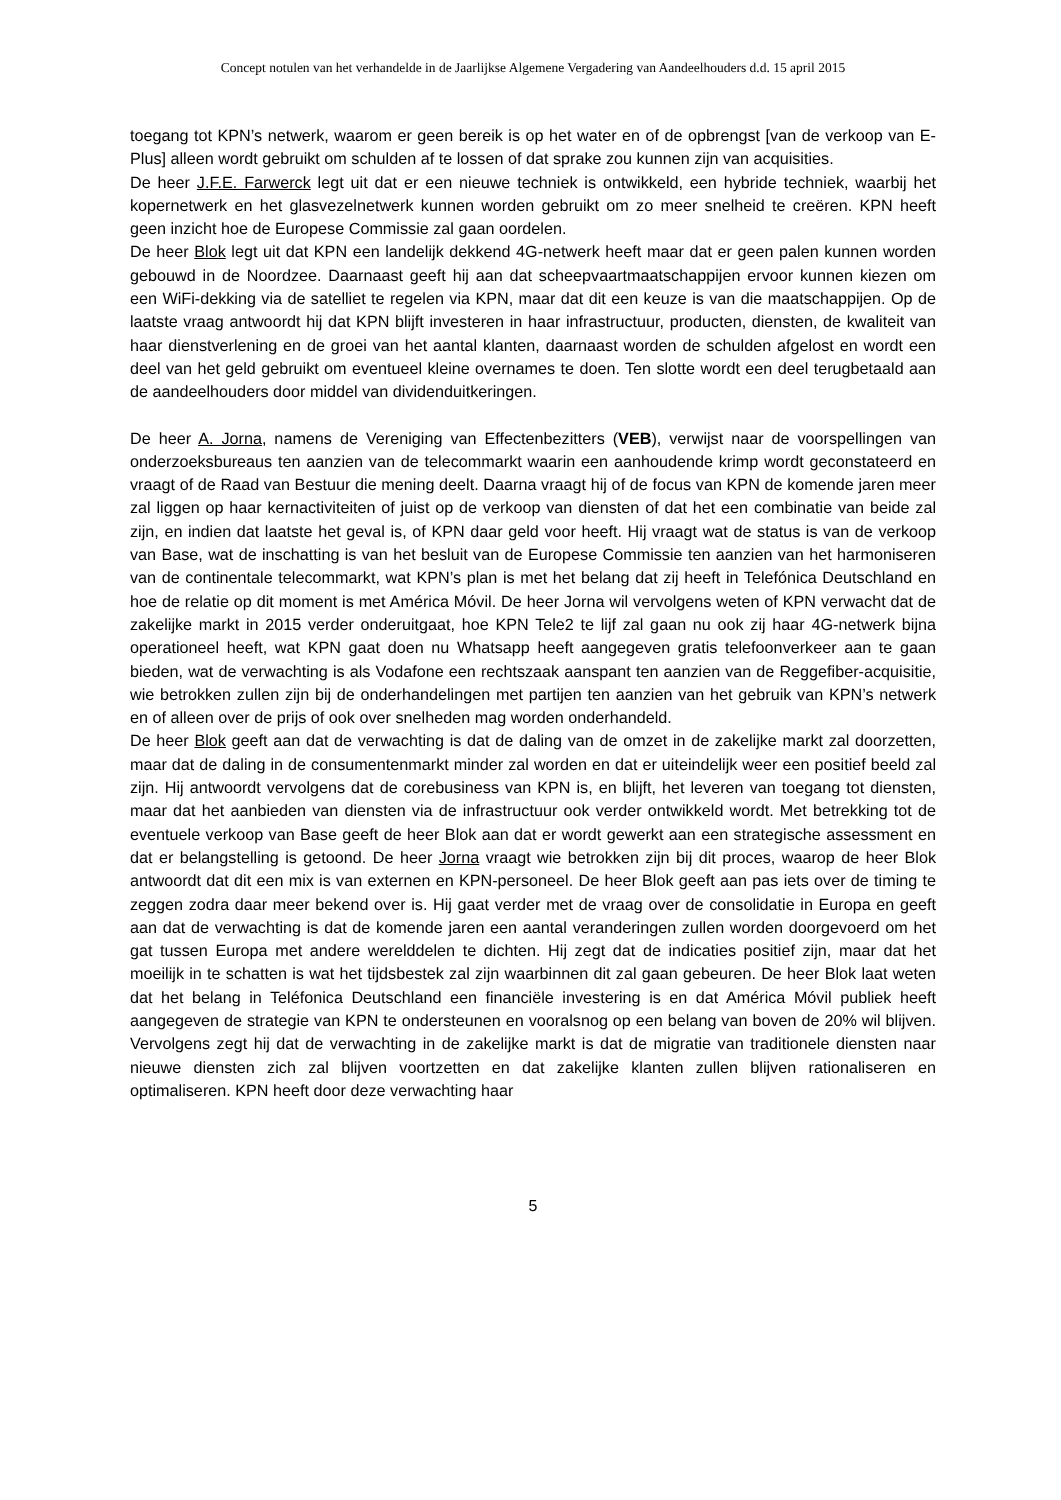Concept notulen van het verhandelde in de Jaarlijkse Algemene Vergadering van Aandeelhouders d.d. 15 april 2015
toegang tot KPN’s netwerk, waarom er geen bereik is op het water en of de opbrengst [van de verkoop van E-Plus] alleen wordt gebruikt om schulden af te lossen of dat sprake zou kunnen zijn van acquisities.
De heer J.F.E. Farwerck legt uit dat er een nieuwe techniek is ontwikkeld, een hybride techniek, waarbij het kopernetwerk en het glasvezelnetwerk kunnen worden gebruikt om zo meer snelheid te creëren. KPN heeft geen inzicht hoe de Europese Commissie zal gaan oordelen.
De heer Blok legt uit dat KPN een landelijk dekkend 4G-netwerk heeft maar dat er geen palen kunnen worden gebouwd in de Noordzee. Daarnaast geeft hij aan dat scheepvaartmaatschappijen ervoor kunnen kiezen om een WiFi-dekking via de satelliet te regelen via KPN, maar dat dit een keuze is van die maatschappijen. Op de laatste vraag antwoordt hij dat KPN blijft investeren in haar infrastructuur, producten, diensten, de kwaliteit van haar dienstverlening en de groei van het aantal klanten, daarnaast worden de schulden afgelost en wordt een deel van het geld gebruikt om eventueel kleine overnames te doen. Ten slotte wordt een deel terugbetaald aan de aandeelhouders door middel van dividenduitkeringen.
De heer A. Jorna, namens de Vereniging van Effectenbezitters (VEB), verwijst naar de voorspellingen van onderzoeksbureaus ten aanzien van de telecommarkt waarin een aanhoudende krimp wordt geconstateerd en vraagt of de Raad van Bestuur die mening deelt. Daarna vraagt hij of de focus van KPN de komende jaren meer zal liggen op haar kernactiviteiten of juist op de verkoop van diensten of dat het een combinatie van beide zal zijn, en indien dat laatste het geval is, of KPN daar geld voor heeft. Hij vraagt wat de status is van de verkoop van Base, wat de inschatting is van het besluit van de Europese Commissie ten aanzien van het harmoniseren van de continentale telecommarkt, wat KPN’s plan is met het belang dat zij heeft in Telefónica Deutschland en hoe de relatie op dit moment is met América Móvil. De heer Jorna wil vervolgens weten of KPN verwacht dat de zakelijke markt in 2015 verder onderuitgaat, hoe KPN Tele2 te lijf zal gaan nu ook zij haar 4G-netwerk bijna operationeel heeft, wat KPN gaat doen nu Whatsapp heeft aangegeven gratis telefoonverkeer aan te gaan bieden, wat de verwachting is als Vodafone een rechtszaak aanspant ten aanzien van de Reggefiber-acquisitie, wie betrokken zullen zijn bij de onderhandelingen met partijen ten aanzien van het gebruik van KPN’s netwerk en of alleen over de prijs of ook over snelheden mag worden onderhandeld.
De heer Blok geeft aan dat de verwachting is dat de daling van de omzet in de zakelijke markt zal doorzetten, maar dat de daling in de consumentenmarkt minder zal worden en dat er uiteindelijk weer een positief beeld zal zijn. Hij antwoordt vervolgens dat de corebusiness van KPN is, en blijft, het leveren van toegang tot diensten, maar dat het aanbieden van diensten via de infrastructuur ook verder ontwikkeld wordt. Met betrekking tot de eventuele verkoop van Base geeft de heer Blok aan dat er wordt gewerkt aan een strategische assessment en dat er belangstelling is getoond. De heer Jorna vraagt wie betrokken zijn bij dit proces, waarop de heer Blok antwoordt dat dit een mix is van externen en KPN-personeel. De heer Blok geeft aan pas iets over de timing te zeggen zodra daar meer bekend over is. Hij gaat verder met de vraag over de consolidatie in Europa en geeft aan dat de verwachting is dat de komende jaren een aantal veranderingen zullen worden doorgevoerd om het gat tussen Europa met andere werelddelen te dichten. Hij zegt dat de indicaties positief zijn, maar dat het moeilijk in te schatten is wat het tijdsbestek zal zijn waarbinnen dit zal gaan gebeuren. De heer Blok laat weten dat het belang in Teléfonica Deutschland een financiële investering is en dat América Móvil publiek heeft aangegeven de strategie van KPN te ondersteunen en vooralsnog op een belang van boven de 20% wil blijven. Vervolgens zegt hij dat de verwachting in de zakelijke markt is dat de migratie van traditionele diensten naar nieuwe diensten zich zal blijven voortzetten en dat zakelijke klanten zullen blijven rationaliseren en optimaliseren. KPN heeft door deze verwachting haar
5